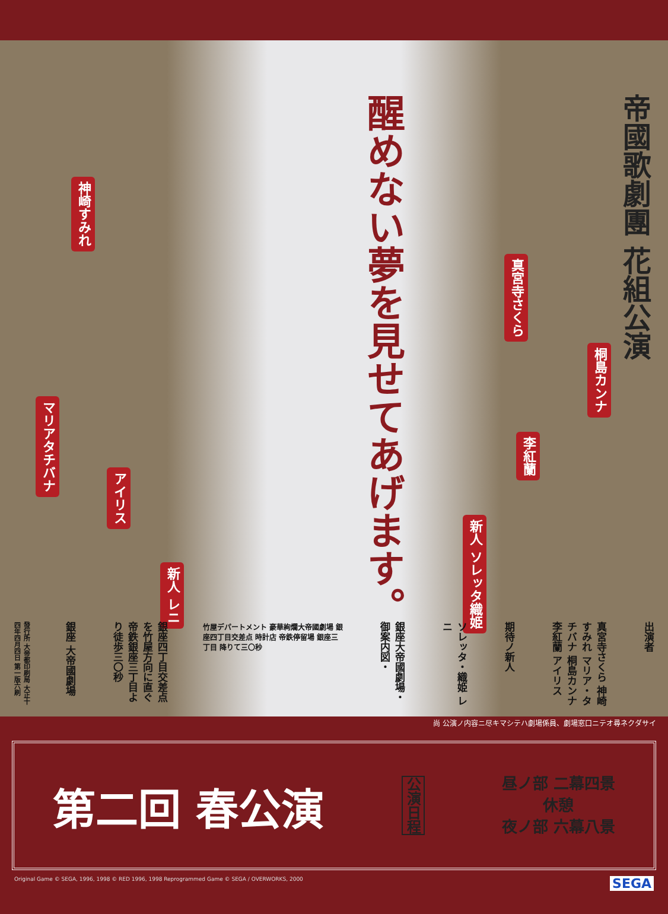醒めない夢を見せてあげます。
帝國歌劇團 花組公演
神崎すみれ
真宮寺さくら
桐島カンナ
マリアタチバナ
李紅蘭
アイリス
新人 レニ
新人 ソレッタ織姫
發行所 大帝都印刷局 大正十四年四月四日 第一版六刷
銀座 大帝國劇場
銀座四丁目交差点を竹屋方向に直ぐ 帝鉄銀座三丁目より徒歩三〇秒
竹屋デパートメント 豪華絢爛大帝國劇場 銀座四丁目交差点 時計店 帝鉄停留場 銀座三丁目 降りて三〇秒
銀座大帝國劇場・御案内図・
ソレッタ・織姫 レニ
期待ノ新人
真宮寺さくら 神崎すみれ マリア・タチバナ 桐島カンナ 李紅蘭 アイリス
出演者
尚 公演ノ内容ニ尽キマシテハ劇場係員、劇場窓口ニテオ尋ネクダサイ
第二回 春公演 公演日程
昼ノ部 二幕四景
休憩
夜ノ部 六幕八景
Original Game © SEGA, 1996, 1998 © RED 1996, 1998 Reprogrammed Game © SEGA / OVERWORKS, 2000 SEGA